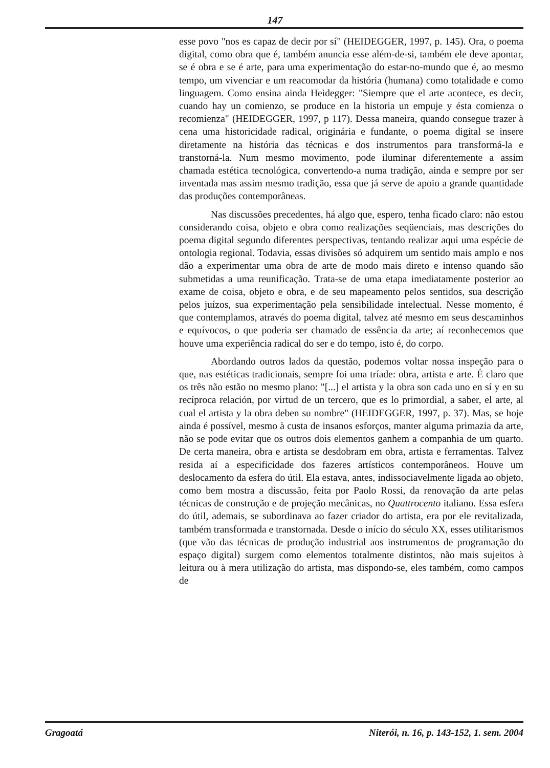147
esse povo "nos es capaz de decir por sí" (HEIDEGGER, 1997, p. 145). Ora, o poema digital, como obra que é, também anuncia esse além-de-si, também ele deve apontar, se é obra e se é arte, para uma experimentação do estar-no-mundo que é, ao mesmo tempo, um vivenciar e um reacomodar da história (humana) como totalidade e como linguagem. Como ensina ainda Heidegger: "Siempre que el arte acontece, es decir, cuando hay un comienzo, se produce en la historia un empuje y ésta comienza o recomienza" (HEIDEGGER, 1997, p 117). Dessa maneira, quando consegue trazer à cena uma historicidade radical, originária e fundante, o poema digital se insere diretamente na história das técnicas e dos instrumentos para transformá-la e transtorná-la. Num mesmo movimento, pode iluminar diferentemente a assim chamada estética tecnológica, convertendo-a numa tradição, ainda e sempre por ser inventada mas assim mesmo tradição, essa que já serve de apoio a grande quantidade das produções contemporâneas.
Nas discussões precedentes, há algo que, espero, tenha ficado claro: não estou considerando coisa, objeto e obra como realizações seqüenciais, mas descrições do poema digital segundo diferentes perspectivas, tentando realizar aqui uma espécie de ontologia regional. Todavia, essas divisões só adquirem um sentido mais amplo e nos dão a experimentar uma obra de arte de modo mais direto e intenso quando são submetidas a uma reunificação. Trata-se de uma etapa imediatamente posterior ao exame de coisa, objeto e obra, e de seu mapeamento pelos sentidos, sua descrição pelos juízos, sua experimentação pela sensibilidade intelectual. Nesse momento, é que contemplamos, através do poema digital, talvez até mesmo em seus descaminhos e equívocos, o que poderia ser chamado de essência da arte; aí reconhecemos que houve uma experiência radical do ser e do tempo, isto é, do corpo.
Abordando outros lados da questão, podemos voltar nossa inspeção para o que, nas estéticas tradicionais, sempre foi uma tríade: obra, artista e arte. É claro que os três não estão no mesmo plano: "[...] el artista y la obra son cada uno en sí y en su recíproca relación, por virtud de un tercero, que es lo primordial, a saber, el arte, al cual el artista y la obra deben su nombre" (HEIDEGGER, 1997, p. 37). Mas, se hoje ainda é possível, mesmo à custa de insanos esforços, manter alguma primazia da arte, não se pode evitar que os outros dois elementos ganhem a companhia de um quarto. De certa maneira, obra e artista se desdobram em obra, artista e ferramentas. Talvez resida aí a especificidade dos fazeres artísticos contemporâneos. Houve um deslocamento da esfera do útil. Ela estava, antes, indissociavelmente ligada ao objeto, como bem mostra a discussão, feita por Paolo Rossi, da renovação da arte pelas técnicas de construção e de projeção mecânicas, no Quattrocento italiano. Essa esfera do útil, ademais, se subordinava ao fazer criador do artista, era por ele revitalizada, também transformada e transtornada. Desde o início do século XX, esses utilitarismos (que vão das técnicas de produção industrial aos instrumentos de programação do espaço digital) surgem como elementos totalmente distintos, não mais sujeitos à leitura ou à mera utilização do artista, mas dispondo-se, eles também, como campos de
Gragoatá Niterói, n. 16, p. 143-152, 1. sem. 2004